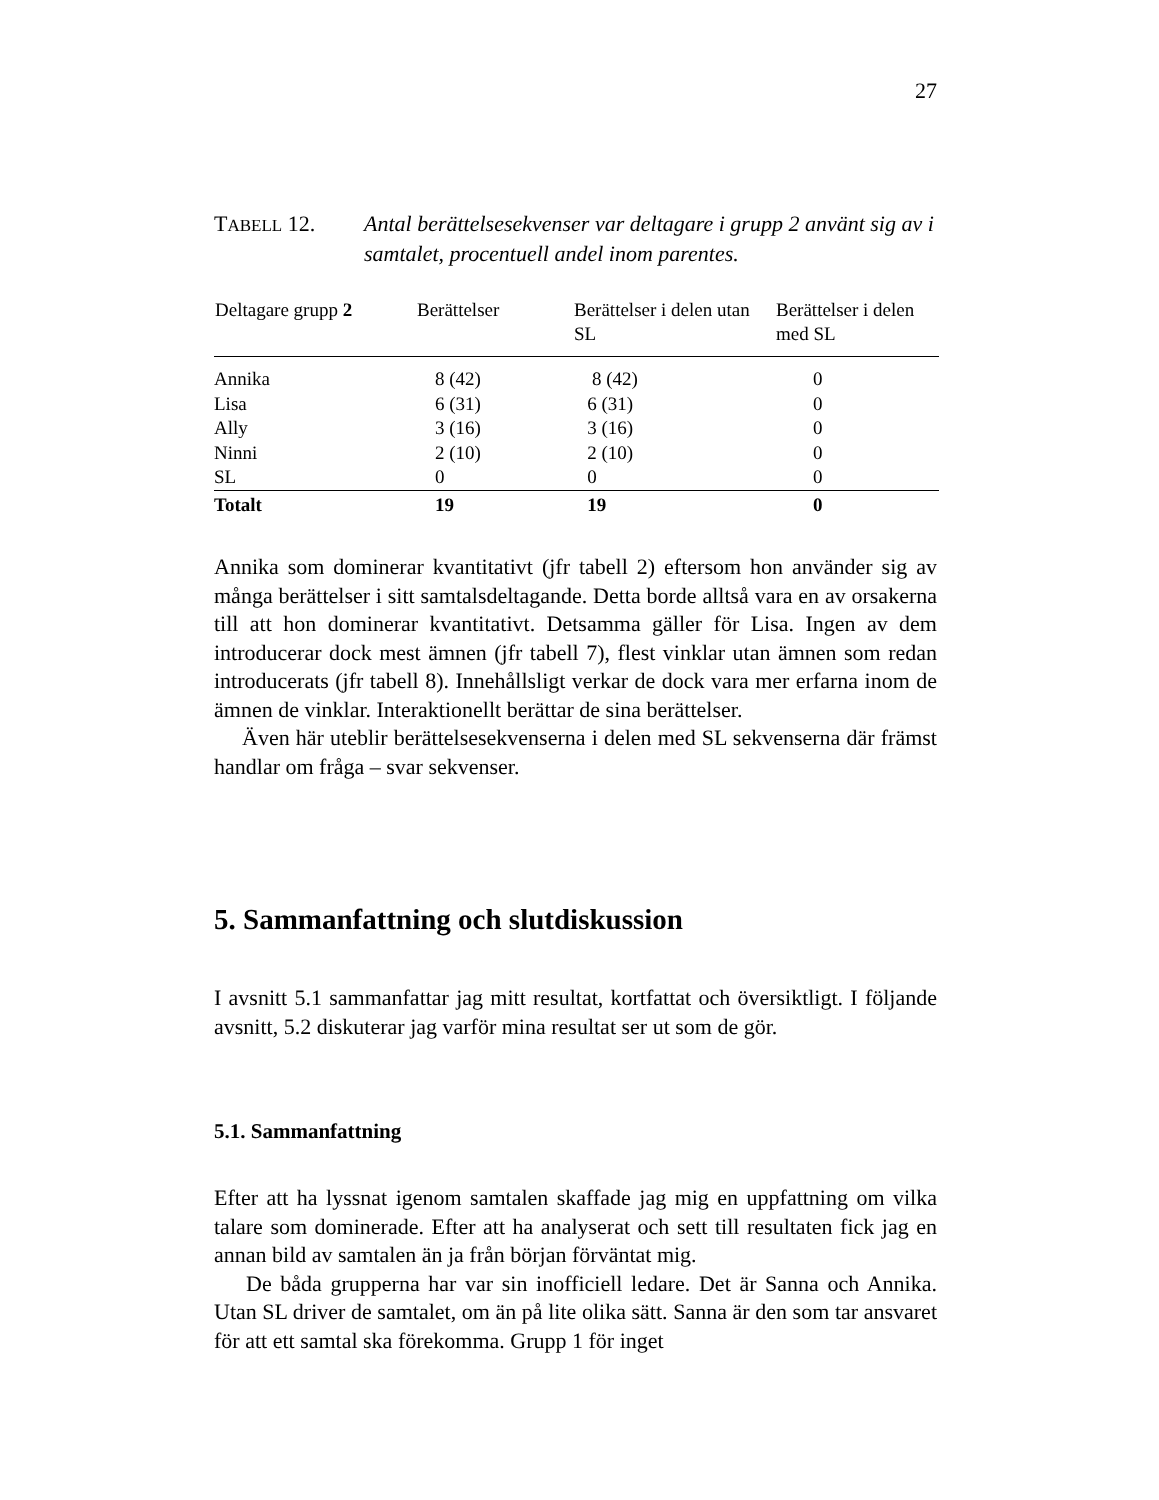27
TABELL 12. Antal berättelsesekvenser var deltagare i grupp 2 använt sig av i samtalet, procentuell andel inom parentes.
| Deltagare grupp 2 | Berättelser | Berättelser i delen utan SL | Berättelser i delen med SL |
| --- | --- | --- | --- |
| Annika | 8 (42) | 8 (42) | 0 |
| Lisa | 6 (31) | 6 (31) | 0 |
| Ally | 3 (16) | 3 (16) | 0 |
| Ninni | 2 (10) | 2 (10) | 0 |
| SL | 0 | 0 | 0 |
| Totalt | 19 | 19 | 0 |
Annika som dominerar kvantitativt (jfr tabell 2) eftersom hon använder sig av många berättelser i sitt samtalsdeltagande. Detta borde alltså vara en av orsakerna till att hon dominerar kvantitativt. Detsamma gäller för Lisa. Ingen av dem introducerar dock mest ämnen (jfr tabell 7), flest vinklar utan ämnen som redan introducerats (jfr tabell 8). Innehållsligt verkar de dock vara mer erfarna inom de ämnen de vinklar. Interaktionellt berättar de sina berättelser.
Även här uteblir berättelsesekvenserna i delen med SL sekvenserna där främst handlar om fråga – svar sekvenser.
5. Sammanfattning och slutdiskussion
I avsnitt 5.1 sammanfattar jag mitt resultat, kortfattat och översiktligt. I följande avsnitt, 5.2 diskuterar jag varför mina resultat ser ut som de gör.
5.1. Sammanfattning
Efter att ha lyssnat igenom samtalen skaffade jag mig en uppfattning om vilka talare som dominerade. Efter att ha analyserat och sett till resultaten fick jag en annan bild av samtalen än ja från början förväntat mig.
De båda grupperna har var sin inofficiell ledare. Det är Sanna och Annika. Utan SL driver de samtalet, om än på lite olika sätt. Sanna är den som tar ansvaret för att ett samtal ska förekomma. Grupp 1 för inget